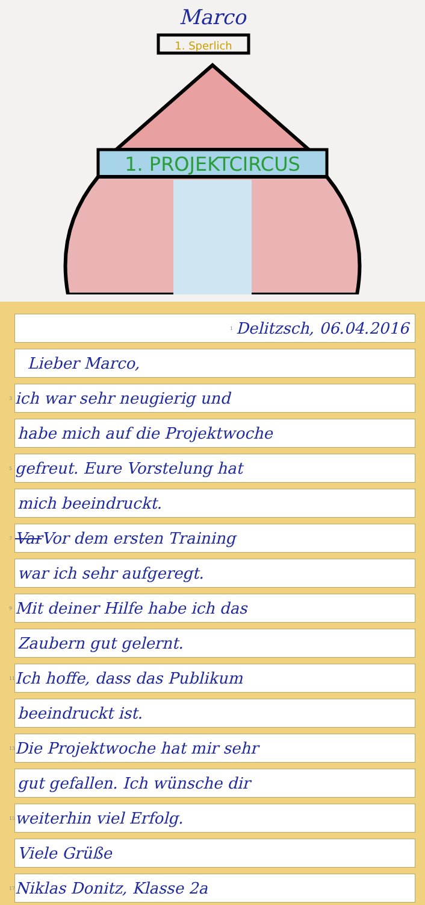Marco
1. Sperlich
1. PROJEKTCIRCUS
1 Delitzsch, 06.04.2016
Lieber Marco,
3 ich war sehr neugierig und
habe mich auf die Projektwoche
5 gefreut. Eure Vorstelung hat
mich beeindruckt.
7 Var Vor dem ersten Training
war ich sehr aufgeregt.
9 Mit deiner Hilfe habe ich das
Zaubern gut gelernt.
11 Ich hoffe, dass das Publikum
beeindruckt ist.
13 Die Projektwoche hat mir sehr
gut gefallen. Ich wünsche dir
15 weiterhin viel Erfolg.
Viele Grüße
17 Niklas Donitz, Klasse 2a